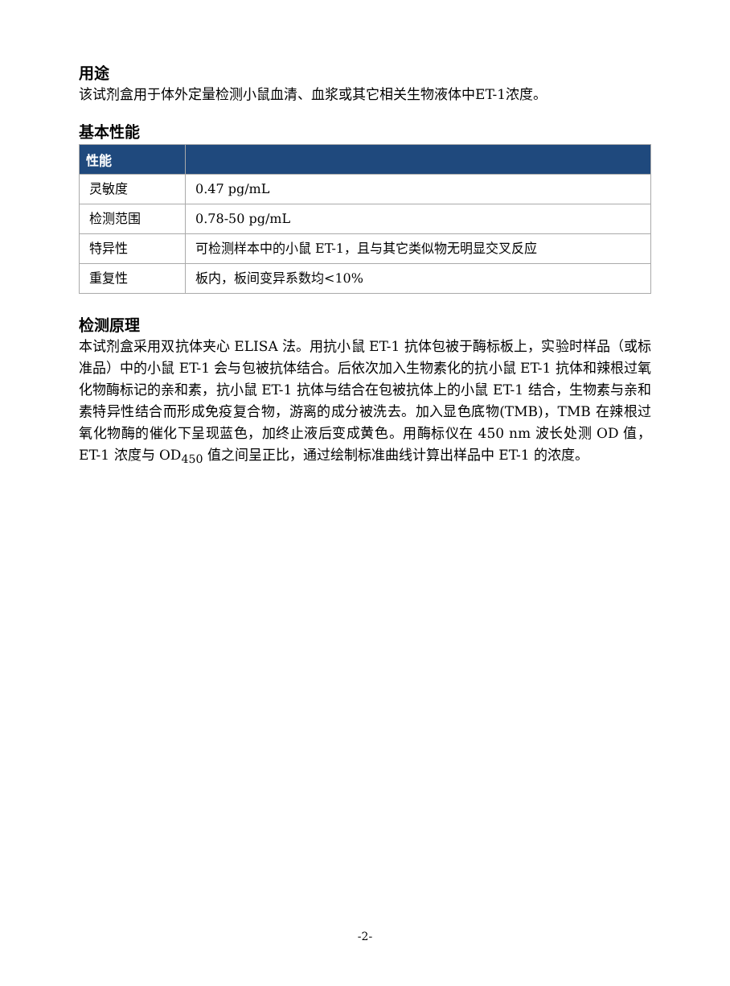用途
该试剂盒用于体外定量检测小鼠血清、血浆或其它相关生物液体中ET-1浓度。
基本性能
| 性能 | |
| --- | --- |
| 灵敏度 | 0.47 pg/mL |
| 检测范围 | 0.78-50 pg/mL |
| 特异性 | 可检测样本中的小鼠 ET-1，且与其它类似物无明显交叉反应 |
| 重复性 | 板内，板间变异系数均<10% |
检测原理
本试剂盒采用双抗体夹心 ELISA 法。用抗小鼠 ET-1 抗体包被于酶标板上，实验时样品（或标准品）中的小鼠 ET-1 会与包被抗体结合。后依次加入生物素化的抗小鼠 ET-1 抗体和辣根过氧化物酶标记的亲和素，抗小鼠 ET-1 抗体与结合在包被抗体上的小鼠 ET-1 结合，生物素与亲和素特异性结合而形成免疫复合物，游离的成分被洗去。加入显色底物(TMB)，TMB 在辣根过氧化物酶的催化下呈现蓝色，加终止液后变成黄色。用酶标仪在 450 nm 波长处测 OD 值，ET-1 浓度与 OD<sub>450</sub> 值之间呈正比，通过绘制标准曲线计算出样品中 ET-1 的浓度。
-2-